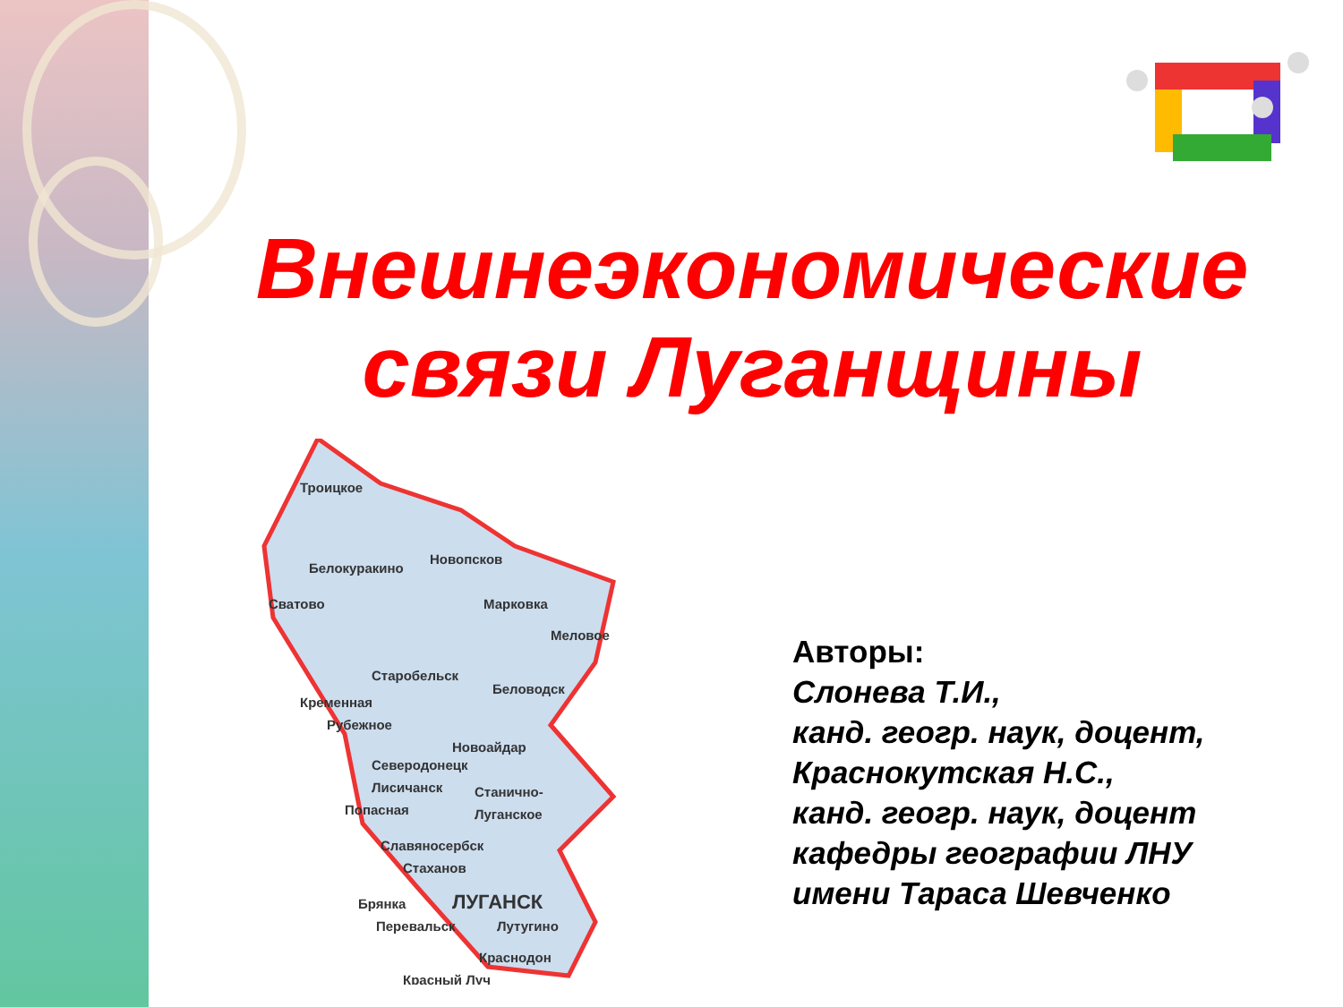Внешнеэкономические
связи Луганщины
Троицкое
Белокуракино
Новопсков
Сватово
Марковка
Меловое
Старобельск
Беловодск
Кременная
Рубежное
Новоайдар
Северодонецк
Лисичанск
Станично-
Луганское
Попасная
Славяносербск
Стаханов
ЛУГАНСК
Брянка
Перевальск
Лутугино
Краснодон
Красный Луч
Авторы:
Слонева Т.И.,
канд. геогр. наук, доцент,
Краснокутская Н.С.,
канд. геогр. наук, доцент
кафедры географии ЛНУ
имени Тараса Шевченко